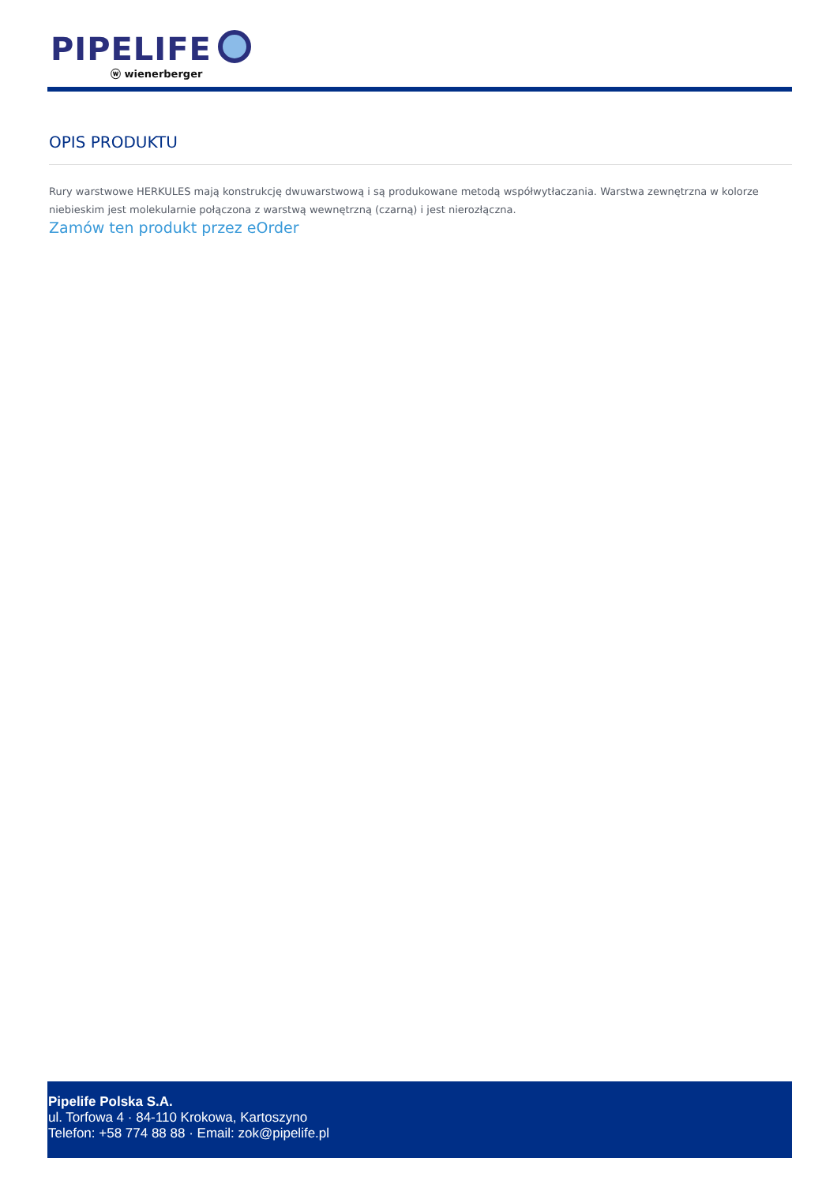PIPELIFE
ⓦ wienerberger
OPIS PRODUKTU
Rury warstwowe HERKULES mają konstrukcję dwuwarstwową i są produkowane metodą współwytłaczania. Warstwa zewnętrzna w kolorze niebieskim jest molekularnie połączona z warstwą wewnętrzną (czarną) i jest nierozłączna.
Zamów ten produkt przez eOrder
Pipelife Polska S.A.
ul. Torfowa 4 · 84-110 Krokowa, Kartoszyno
Telefon: +58 774 88 88 · Email: zok@pipelife.pl